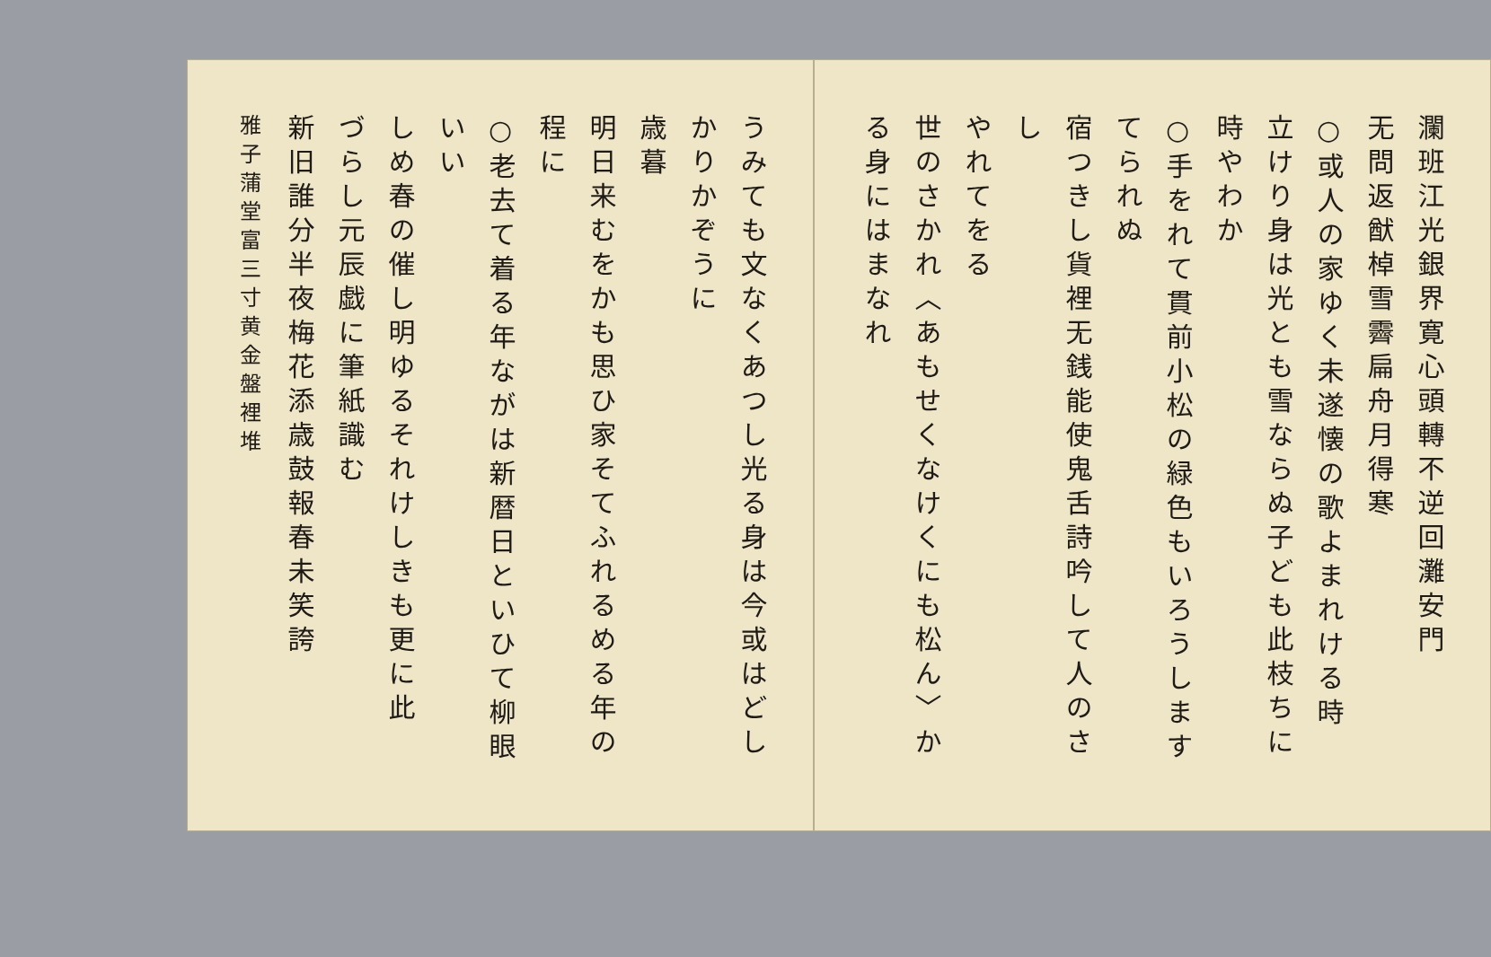瀾班江光銀界寛心頭轉不逆回灘安門
无問返猷棹雪霽扁舟月得寒
○或人の家ゆく未遂懐の歌よまれける時
立けり身は光とも雪ならぬ子ども此枝ちに時やわか
○手をれて貫前小松の緑色もいろうしますてられぬ
宿つきし貨裡无銭能使鬼舌詩吟して人のさし
やれてをる
世のさかれ〈あもせくなけくにも松ん〉かる身にはまなれ
うみても文なくあつし光る身は今或はどしかりかぞうに
歳暮
明日来むをかも思ひ家そてふれるめる年の程に
○老去て着る年ながは新暦日といひて柳眼いい
しめ春の催し明ゆるそれけしきも更に此
づらし元辰戯に筆紙識む
新旧誰分半夜梅花添歳鼓報春未笑誇
雅子蒲堂富三寸黄金盤裡堆